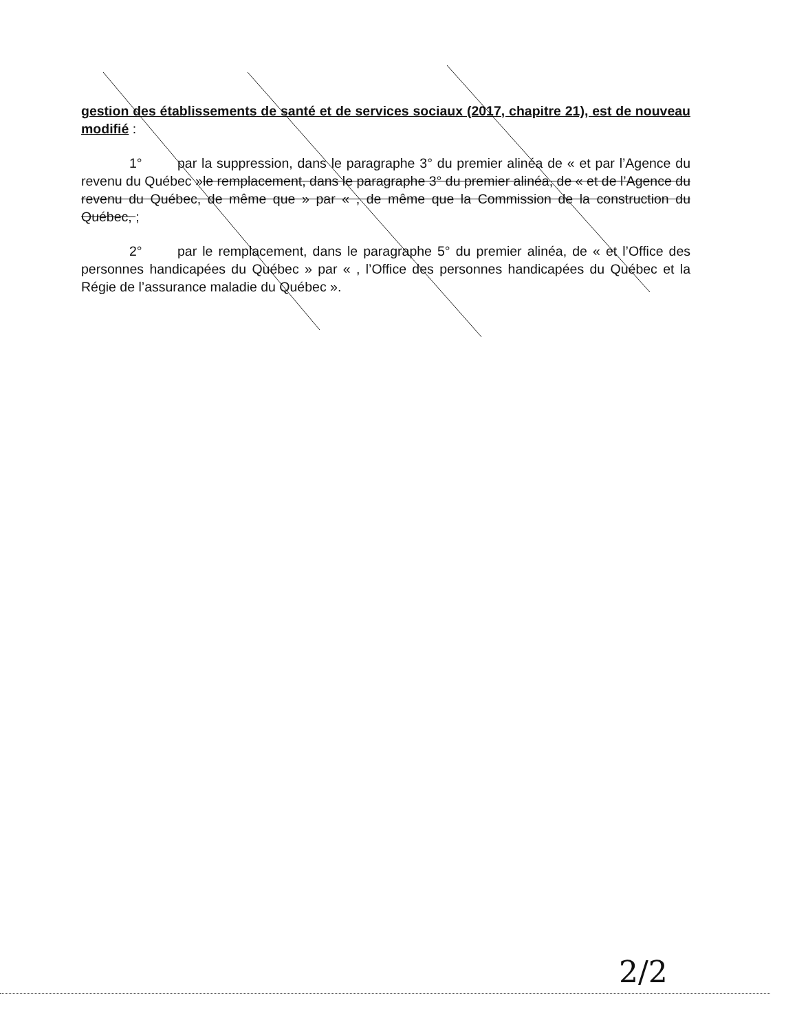gestion des établissements de santé et de services sociaux (2017, chapitre 21), est de nouveau modifié :
1° par la suppression, dans le paragraphe 3° du premier alinéa de « et par l’Agence du revenu du Québec »le remplacement, dans le paragraphe 3° du premier alinéa, de « et de l’Agence du revenu du Québec, de même que » par « , de même que la Commission de la construction du Québec, ;
2° par le remplacement, dans le paragraphe 5° du premier alinéa, de « et l’Office des personnes handicapées du Québec » par « , l’Office des personnes handicapées du Québec et la Régie de l’assurance maladie du Québec ».
2/2